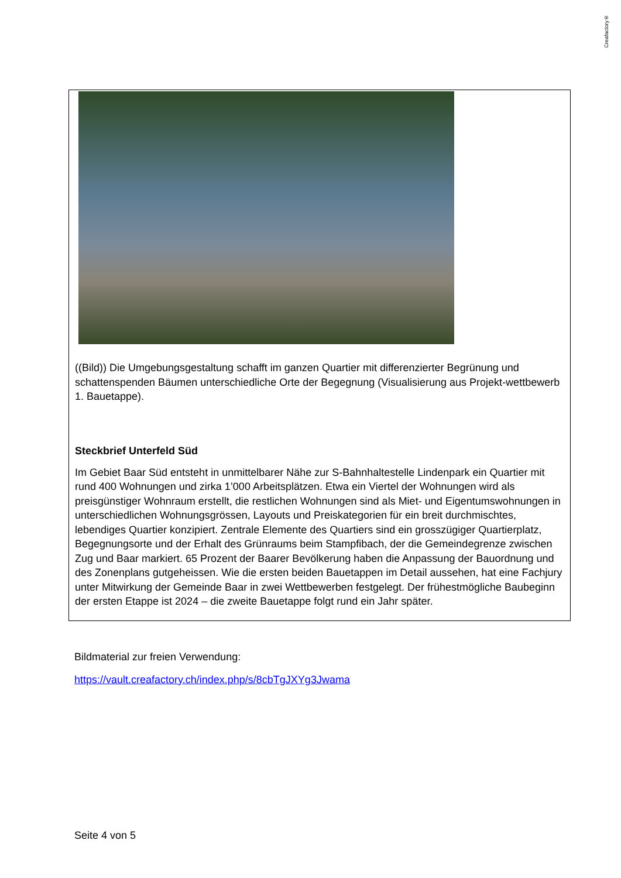Creafactory®
((Bild)) Die Umgebungsgestaltung schafft im ganzen Quartier mit differenzierter Begrünung und schattenspenden Bäumen unterschiedliche Orte der Begegnung (Visualisierung aus Projekt-wettbewerb 1. Bauetappe).
Steckbrief Unterfeld Süd
Im Gebiet Baar Süd entsteht in unmittelbarer Nähe zur S-Bahnhaltestelle Lindenpark ein Quartier mit rund 400 Wohnungen und zirka 1’000 Arbeitsplätzen. Etwa ein Viertel der Wohnungen wird als preisgünstiger Wohnraum erstellt, die restlichen Wohnungen sind als Miet- und Eigentumswohnungen in unterschiedlichen Wohnungsgrössen, Layouts und Preiskategorien für ein breit durchmischtes, lebendiges Quartier konzipiert. Zentrale Elemente des Quartiers sind ein grosszügiger Quartierplatz, Begegnungsorte und der Erhalt des Grünraums beim Stampfibach, der die Gemeindegrenze zwischen Zug und Baar markiert. 65 Prozent der Baarer Bevölkerung haben die Anpassung der Bauordnung und des Zonenplans gutgeheissen. Wie die ersten beiden Bauetappen im Detail aussehen, hat eine Fachjury unter Mitwirkung der Gemeinde Baar in zwei Wettbewerben festgelegt. Der frühestmögliche Baubeginn der ersten Etappe ist 2024 – die zweite Bauetappe folgt rund ein Jahr später.
Bildmaterial zur freien Verwendung:
https://vault.creafactory.ch/index.php/s/8cbTgJXYg3Jwama
Seite 4 von 5